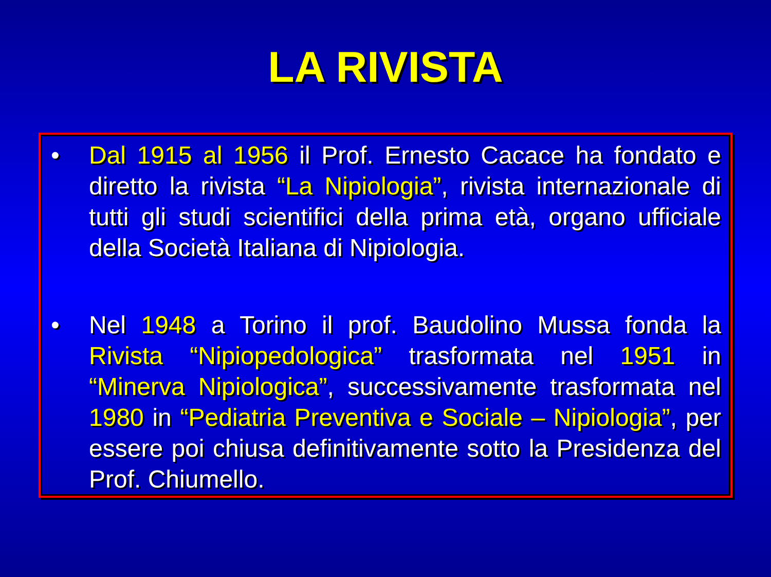LA RIVISTA
• Dal 1915 al 1956 il Prof. Ernesto Cacace ha fondato e diretto la rivista “La Nipiologia”, rivista internazionale di tutti gli studi scientifici della prima età, organo ufficiale della Società Italiana di Nipiologia.
• Nel 1948 a Torino il prof. Baudolino Mussa fonda la Rivista “Nipiopedologica” trasformata nel 1951 in “Minerva Nipiologica”, successivamente trasformata nel 1980 in “Pediatria Preventiva e Sociale – Nipiologia”, per essere poi chiusa definitivamente sotto la Presidenza del Prof. Chiumello.